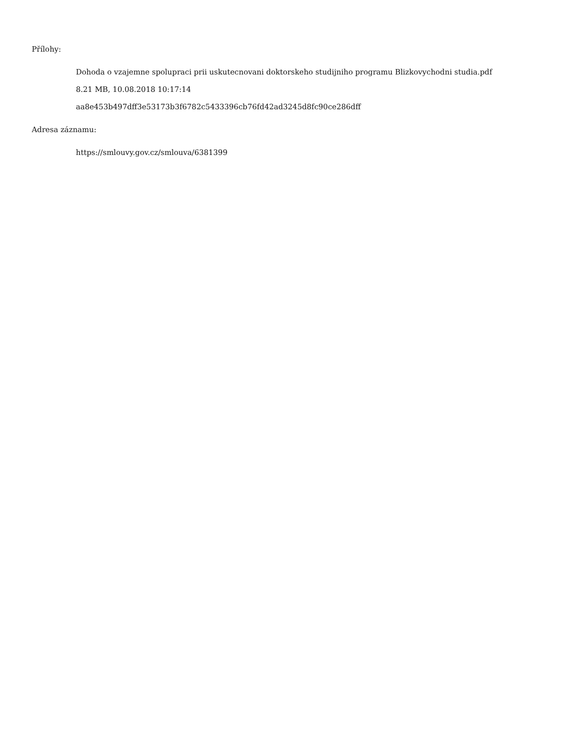Přílohy:
Dohoda o vzajemne spolupraci prii uskutecnovani doktorskeho studijniho programu Blizkovychodni studia.pdf
8.21 MB, 10.08.2018 10:17:14
aa8e453b497dff3e53173b3f6782c5433396cb76fd42ad3245d8fc90ce286dff
Adresa záznamu:
https://smlouvy.gov.cz/smlouva/6381399